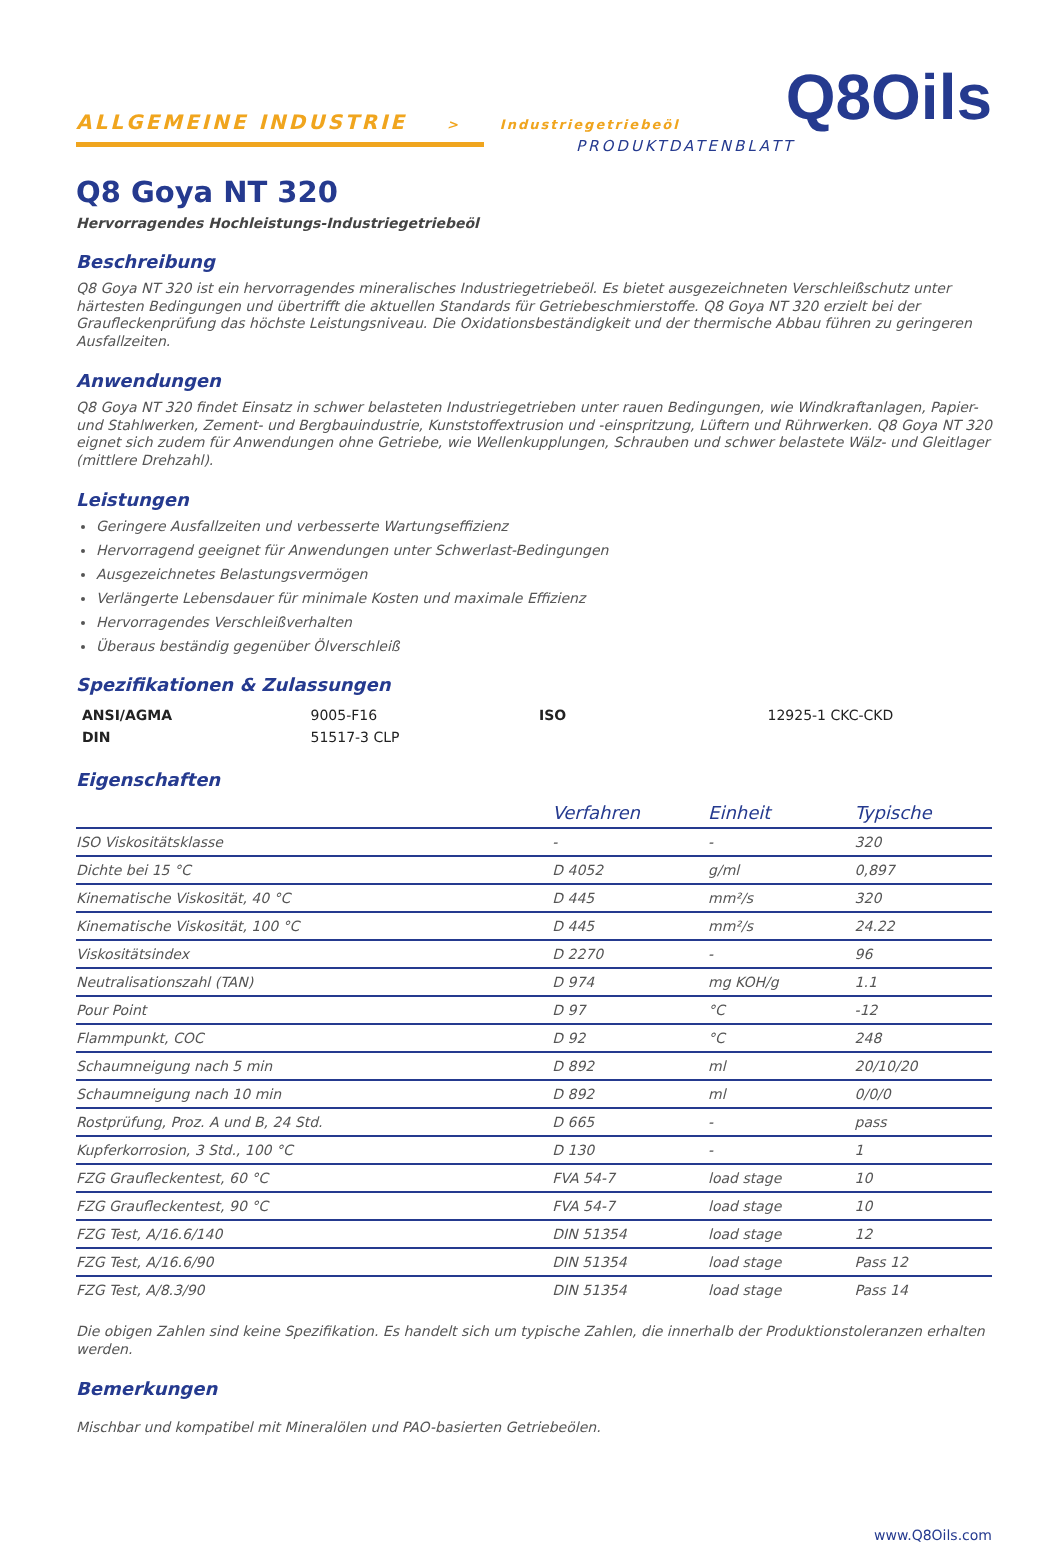ALLGEMEINE INDUSTRIE > Industriegetriebeöl
Q8Oils
PRODUKTDATENBLATT
Q8 Goya NT 320
Hervorragendes Hochleistungs-Industriegetriebeöl
Beschreibung
Q8 Goya NT 320 ist ein hervorragendes mineralisches Industriegetriebeöl. Es bietet ausgezeichneten Verschleißschutz unter härtesten Bedingungen und übertrifft die aktuellen Standards für Getriebeschmierstoffe. Q8 Goya NT 320 erzielt bei der Graufleckenprüfung das höchste Leistungsniveau. Die Oxidationsbeständigkeit und der thermische Abbau führen zu geringeren Ausfallzeiten.
Anwendungen
Q8 Goya NT 320 findet Einsatz in schwer belasteten Industriegetrieben unter rauen Bedingungen, wie Windkraftanlagen, Papier- und Stahlwerken, Zement- und Bergbauindustrie, Kunststoffextrusion und -einspritzung, Lüftern und Rührwerken. Q8 Goya NT 320 eignet sich zudem für Anwendungen ohne Getriebe, wie Wellenkupplungen, Schrauben und schwer belastete Wälz- und Gleitlager (mittlere Drehzahl).
Leistungen
Geringere Ausfallzeiten und verbesserte Wartungseffizienz
Hervorragend geeignet für Anwendungen unter Schwerlast-Bedingungen
Ausgezeichnetes Belastungsvermögen
Verlängerte Lebensdauer für minimale Kosten und maximale Effizienz
Hervorragendes Verschleißverhalten
Überaus beständig gegenüber Ölverschleiß
Spezifikationen & Zulassungen
| ANSI/AGMA | 9005-F16 | ISO | 12925-1 CKC-CKD |
| DIN | 51517-3 CLP | | |
Eigenschaften
| | Verfahren | Einheit | Typische |
| --- | --- | --- | --- |
| ISO Viskositätsklasse | - | - | 320 |
| Dichte bei 15 °C | D 4052 | g/ml | 0,897 |
| Kinematische Viskosität, 40 °C | D 445 | mm²/s | 320 |
| Kinematische Viskosität, 100 °C | D 445 | mm²/s | 24.22 |
| Viskositätsindex | D 2270 | - | 96 |
| Neutralisationszahl (TAN) | D 974 | mg KOH/g | 1.1 |
| Pour Point | D 97 | °C | -12 |
| Flammpunkt, COC | D 92 | °C | 248 |
| Schaumneigung nach 5 min | D 892 | ml | 20/10/20 |
| Schaumneigung nach 10 min | D 892 | ml | 0/0/0 |
| Rostprüfung, Proz. A und B, 24 Std. | D 665 | - | pass |
| Kupferkorrosion, 3 Std., 100 °C | D 130 | - | 1 |
| FZG Graufleckentest, 60 °C | FVA 54-7 | load stage | 10 |
| FZG Graufleckentest, 90 °C | FVA 54-7 | load stage | 10 |
| FZG Test, A/16.6/140 | DIN 51354 | load stage | 12 |
| FZG Test, A/16.6/90 | DIN 51354 | load stage | Pass 12 |
| FZG Test, A/8.3/90 | DIN 51354 | load stage | Pass 14 |
Die obigen Zahlen sind keine Spezifikation. Es handelt sich um typische Zahlen, die innerhalb der Produktionstoleranzen erhalten werden.
Bemerkungen
Mischbar und kompatibel mit Mineralölen und PAO-basierten Getriebeölen.
www.Q8Oils.com